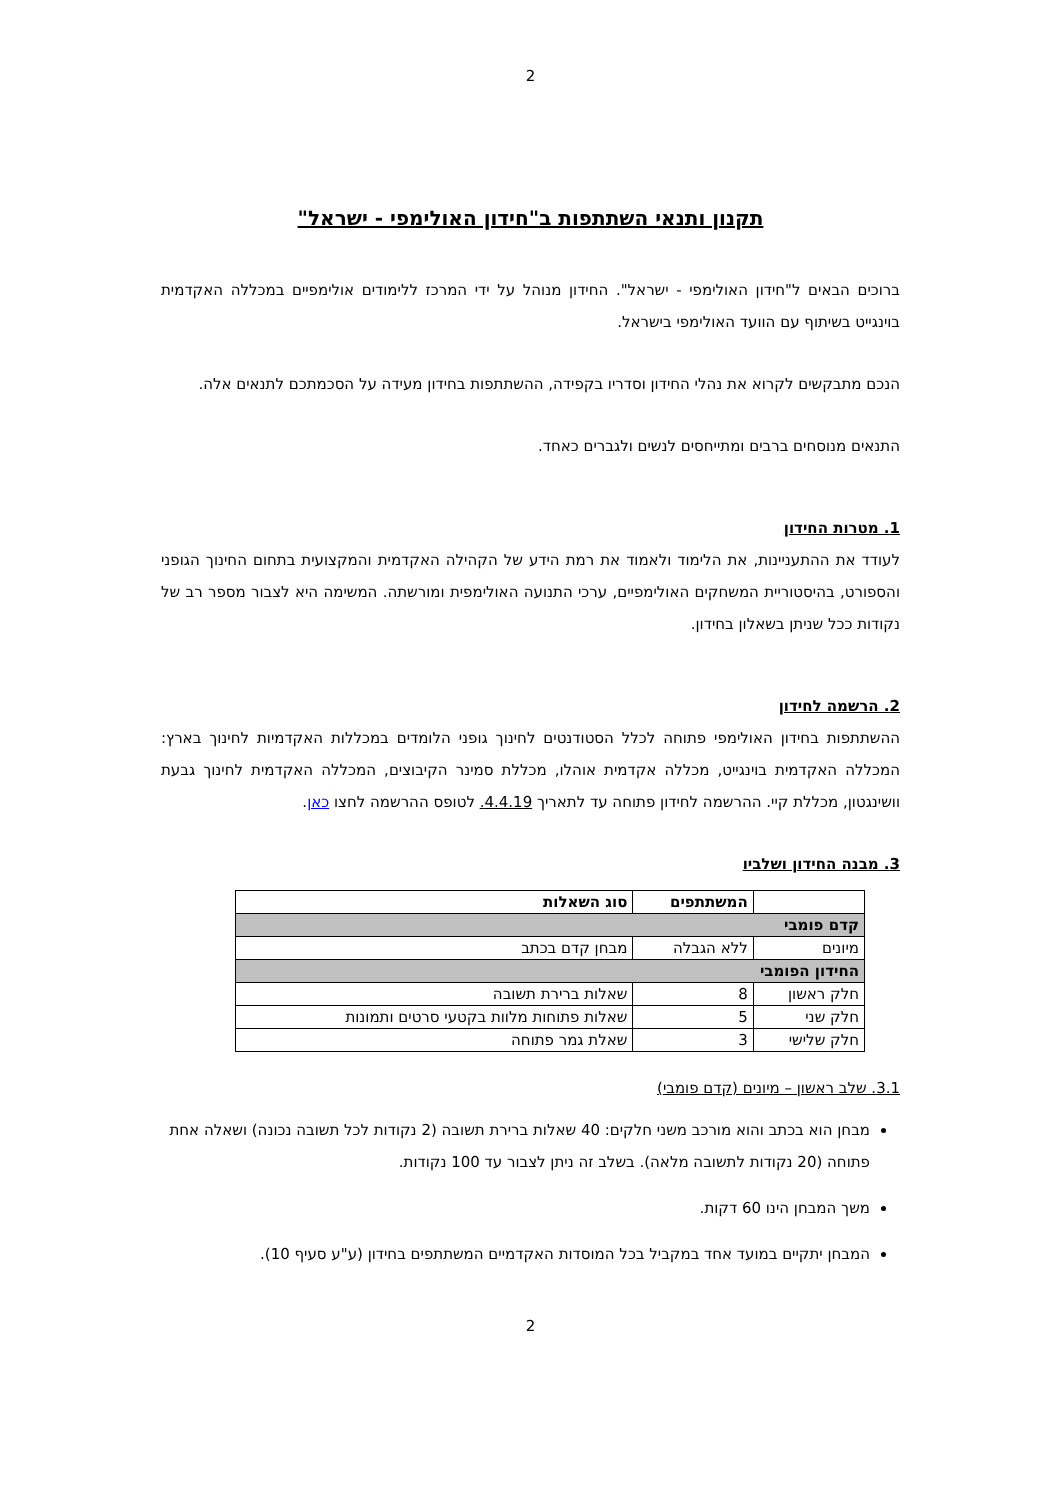2
תקנון ותנאי השתתפות ב"חידון האולימפי - ישראל"
ברוכים הבאים ל"חידון האולימפי - ישראל". החידון מנוהל על ידי המרכז ללימודים אולימפיים במכללה האקדמית בוינגייט בשיתוף עם הוועד האולימפי בישראל.
הנכם מתבקשים לקרוא את נהלי החידון וסדריו בקפידה, ההשתתפות בחידון מעידה על הסכמתכם לתנאים אלה.
התנאים מנוסחים ברבים ומתייחסים לנשים ולגברים כאחד.
1. מטרות החידון
לעודד את ההתעניינות, את הלימוד ולאמוד את רמת הידע של הקהילה האקדמית והמקצועית בתחום החינוך הגופני והספורט, בהיסטוריית המשחקים האולימפיים, ערכי התנועה האולימפית ומורשתה. המשימה היא לצבור מספר רב של נקודות ככל שניתן בשאלון בחידון.
2. הרשמה לחידון
ההשתתפות בחידון האולימפי פתוחה לכלל הסטודנטים לחינוך גופני הלומדים במכללות האקדמיות לחינוך בארץ: המכללה האקדמית בוינגייט, מכללה אקדמית אוהלו, מכללת סמינר הקיבוצים, המכללה האקדמית לחינוך גבעת וושינגטון, מכללת קיי. ההרשמה לחידון פתוחה עד לתאריך 4.4.19. לטופס ההרשמה לחצו כאן.
3. מבנה החידון ושלביו
| | המשתתפים | סוג השאלות |
| --- | --- | --- |
| קדם פומבי | | |
| מיונים | ללא הגבלה | מבחן קדם בכתב |
| החידון הפומבי | | |
| חלק ראשון | 8 | שאלות ברירת תשובה |
| חלק שני | 5 | שאלות פתוחות מלוות בקטעי סרטים ותמונות |
| חלק שלישי | 3 | שאלת גמר פתוחה |
3.1. שלב ראשון – מיונים (קדם פומבי)
מבחן הוא בכתב והוא מורכב משני חלקים: 40 שאלות ברירת תשובה (2 נקודות לכל תשובה נכונה) ושאלה אחת פתוחה (20 נקודות לתשובה מלאה). בשלב זה ניתן לצבור עד 100 נקודות.
משך המבחן הינו 60 דקות.
המבחן יתקיים במועד אחד במקביל בכל המוסדות האקדמיים המשתתפים בחידון (ע"ע סעיף 10).
2